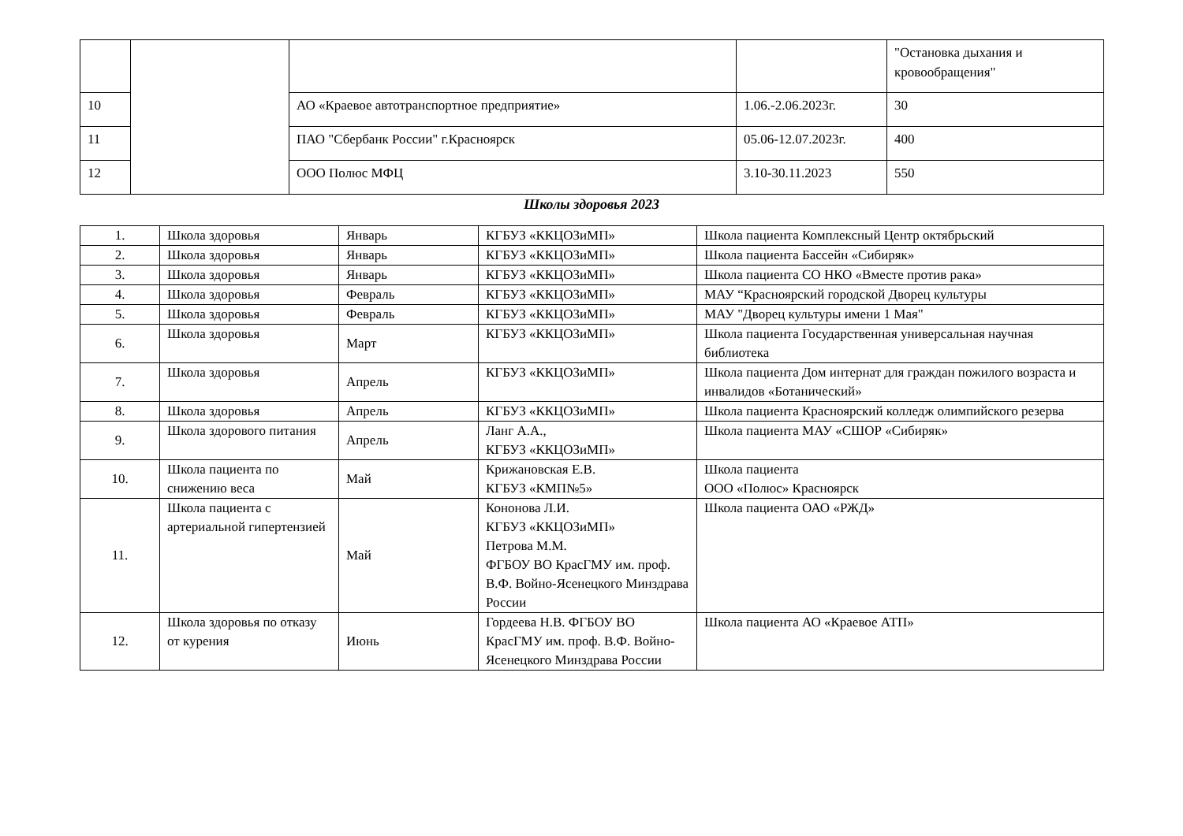| | | | | "Остановка дыхания и кровообращения" |
| 10 | | АО «Краевое автотранспортное предприятие» | 1.06.-2.06.2023г. | 30 |
| 11 | | ПАО "Сбербанк России" г.Красноярск | 05.06-12.07.2023г. | 400 |
| 12 | | ООО Полюс МФЦ | 3.10-30.11.2023 | 550 |
Школы здоровья 2023
| 1. | Школа здоровья | Январь | КГБУЗ «ККЦОЗиМП» | Школа пациента Комплексный Центр октябрьский |
| 2. | Школа здоровья | Январь | КГБУЗ «ККЦОЗиМП» | Школа пациента Бассейн «Сибиряк» |
| 3. | Школа здоровья | Январь | КГБУЗ «ККЦОЗиМП» | Школа пациента СО НКО «Вместе против рака» |
| 4. | Школа здоровья | Февраль | КГБУЗ «ККЦОЗиМП» | МАУ “Красноярский городской Дворец культуры |
| 5. | Школа здоровья | Февраль | КГБУЗ «ККЦОЗиМП» | МАУ "Дворец культуры имени 1 Мая" |
| 6. | Школа здоровья | Март | КГБУЗ «ККЦОЗиМП» | Школа пациента Государственная универсальная научная библиотека |
| 7. | Школа здоровья | Апрель | КГБУЗ «ККЦОЗиМП» | Школа пациента Дом интернат для граждан пожилого возраста и инвалидов «Ботанический» |
| 8. | Школа здоровья | Апрель | КГБУЗ «ККЦОЗиМП» | Школа пациента Красноярский колледж олимпийского резерва |
| 9. | Школа здорового питания | Апрель | Ланг А.А., КГБУЗ «ККЦОЗиМП» | Школа пациента МАУ «СШОР «Сибиряк» |
| 10. | Школа пациента по снижению веса | Май | Крижановская Е.В. КГБУЗ «КМП№5» | Школа пациента ООО «Полюс» Красноярск |
| 11. | Школа пациента с артериальной гипертензией | Май | Кононова Л.И. КГБУЗ «ККЦОЗиМП» Петрова М.М. ФГБОУ ВО КрасГМУ им. проф. В.Ф. Войно-Ясенецкого Минздрава России | Школа пациента ОАО «РЖД» |
| 12. | Школа здоровья по отказу от курения | Июнь | Гордеева Н.В. ФГБОУ ВО КрасГМУ им. проф. В.Ф. Войно-Ясенецкого Минздрава России | Школа пациента АО «Краевое АТП» |